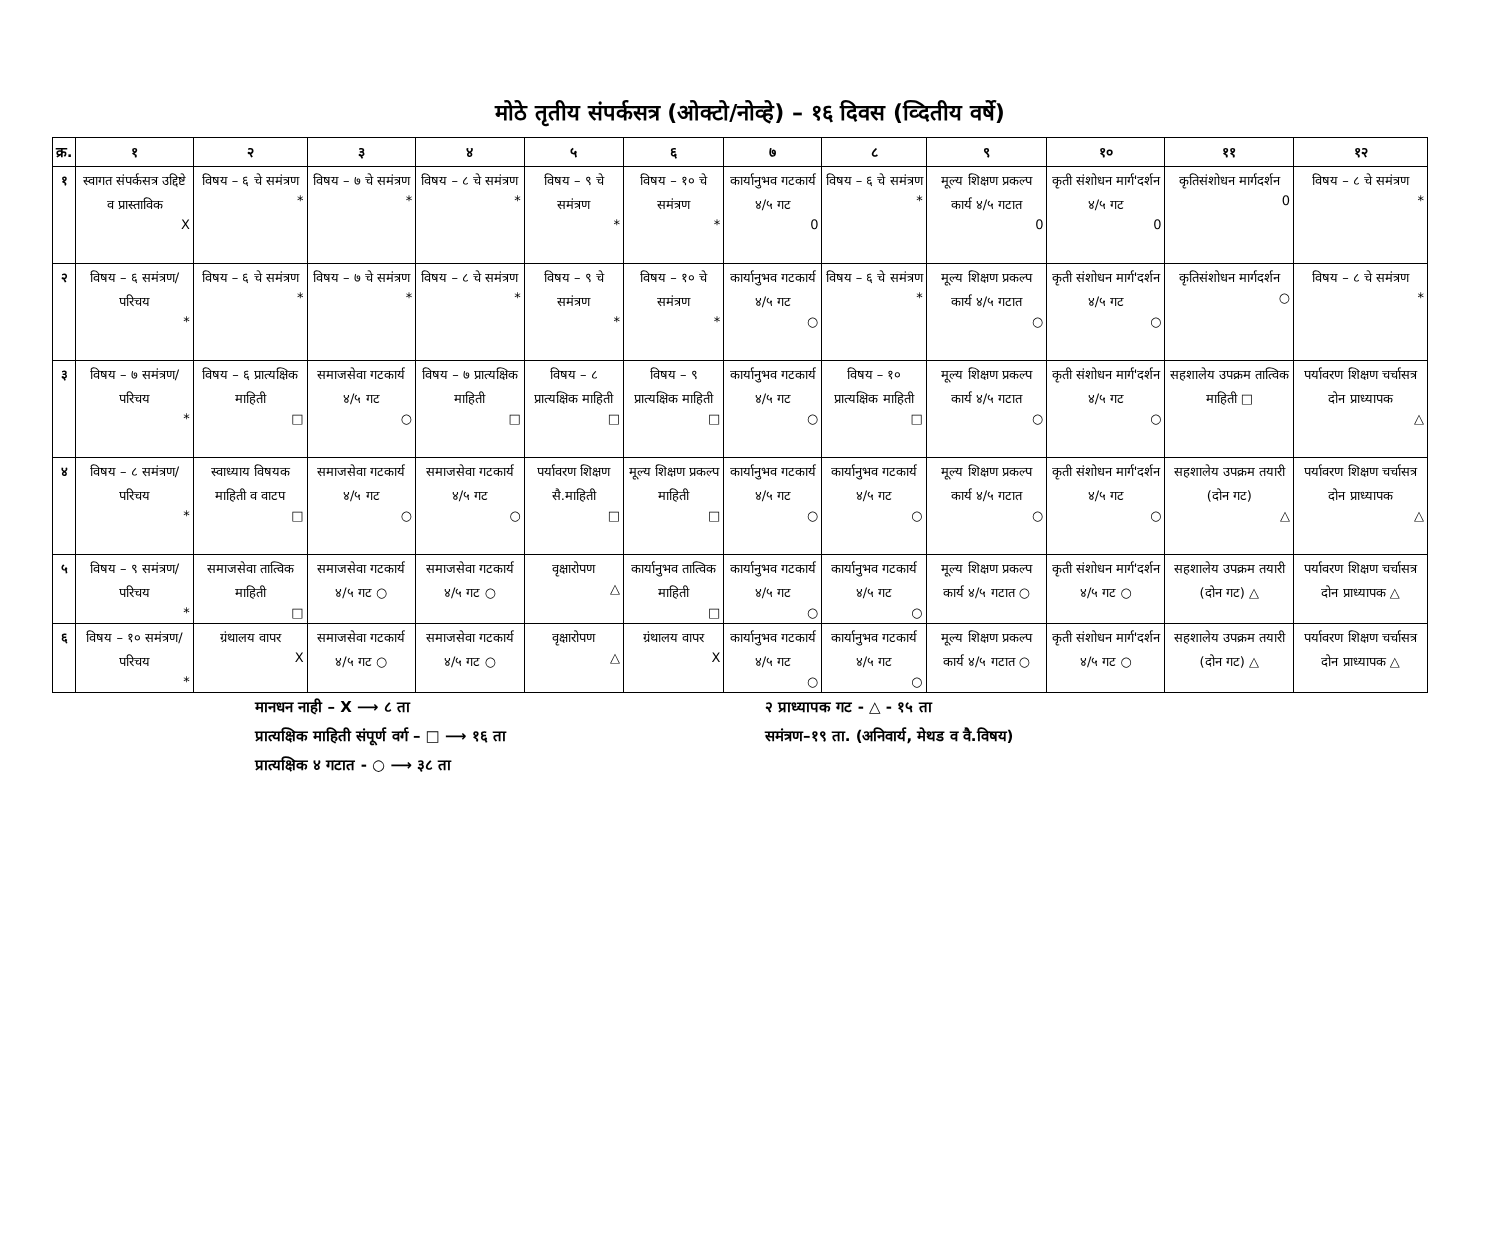मोठे तृतीय संपर्कसत्र (ओक्टो/नोव्हे) – १६ दिवस (व्दितीय वर्षे)
| क्र. | १ | २ | ३ | ४ | ५ | ६ | ७ | ८ | ९ | १० | ११ | १२ |
| --- | --- | --- | --- | --- | --- | --- | --- | --- | --- | --- | --- | --- |
| १ | स्वागत संपर्कसत्र उद्दिष्टे व प्रास्ताविक X | विषय – ६ चे समंत्रण * | विषय – ७ चे समंत्रण * | विषय – ८ चे समंत्रण * | विषय – ९ चे समंत्रण * | विषय – १० चे समंत्रण * | कार्यानुभव गटकार्य ४/५ गट 0 | विषय – ६ चे समंत्रण * | मूल्य शिक्षण प्रकल्प कार्य ४/५ गटात 0 | कृती संशोधन मार्ग'दर्शन ४/५ गट 0 | कृतिसंशोधन मार्गदर्शन 0 | विषय – ८ चे समंत्रण * |
| २ | विषय – ६ समंत्रण/परिचय * | विषय – ६ चे समंत्रण * | विषय – ७ चे समंत्रण * | विषय – ८ चे समंत्रण * | विषय – ९ चे समंत्रण * | विषय – १० चे समंत्रण * | कार्यानुभव गटकार्य ४/५ गट ○ | विषय – ६ चे समंत्रण * | मूल्य शिक्षण प्रकल्प कार्य ४/५ गटात ○ | कृती संशोधन मार्ग'दर्शन ४/५ गट ○ | कृतिसंशोधन मार्गदर्शन ○ | विषय – ८ चे समंत्रण * |
| ३ | विषय – ७ समंत्रण/परिचय * | विषय – ६ प्रात्यक्षिक माहिती □ | समाजसेवा गटकार्य ४/५ गट ○ | विषय – ७ प्रात्यक्षिक माहिती □ | विषय – ८ प्रात्यक्षिक माहिती □ | विषय – ९ प्रात्यक्षिक माहिती □ | कार्यानुभव गटकार्य ४/५ गट ○ | विषय – १० प्रात्यक्षिक माहिती □ | मूल्य शिक्षण प्रकल्प कार्य ४/५ गटात ○ | कृती संशोधन मार्ग'दर्शन ४/५ गट ○ | सहशालेय उपक्रम तात्विक माहिती □ | पर्यावरण शिक्षण चर्चासत्र दोन प्राध्यापक △ |
| ४ | विषय – ८ समंत्रण/परिचय * | स्वाध्याय विषयक माहिती व वाटप □ | समाजसेवा गटकार्य ४/५ गट ○ | समाजसेवा गटकार्य ४/५ गट ○ | पर्यावरण शिक्षण सै.माहिती □ | मूल्य शिक्षण प्रकल्प माहिती □ | कार्यानुभव गटकार्य ४/५ गट ○ | कार्यानुभव गटकार्य ४/५ गट ○ | मूल्य शिक्षण प्रकल्प कार्य ४/५ गटात ○ | कृती संशोधन मार्ग'दर्शन ४/५ गट ○ | सहशालेय उपक्रम तयारी (दोन गट) △ | पर्यावरण शिक्षण चर्चासत्र दोन प्राध्यापक △ |
| ५ | विषय – ९ समंत्रण/परिचय * | समाजसेवा तात्विक माहिती □ | समाजसेवा गटकार्य ४/५ गट ○ | समाजसेवा गटकार्य ४/५ गट ○ | वृक्षारोपण △ | कार्यानुभव तात्विक माहिती □ | कार्यानुभव गटकार्य ४/५ गट ○ | कार्यानुभव गटकार्य ४/५ गट ○ | मूल्य शिक्षण प्रकल्प कार्य ४/५ गटात ○ | कृती संशोधन मार्ग'दर्शन ४/५ गट ○ | सहशालेय उपक्रम तयारी (दोन गट) △ | पर्यावरण शिक्षण चर्चासत्र दोन प्राध्यापक △ |
| ६ | विषय – १० समंत्रण/परिचय * | ग्रंथालय वापर X | समाजसेवा गटकार्य ४/५ गट ○ | समाजसेवा गटकार्य ४/५ गट ○ | वृक्षारोपण △ | ग्रंथालय वापर X | कार्यानुभव गटकार्य ४/५ गट ○ | कार्यानुभव गटकार्य ४/५ गट ○ | मूल्य शिक्षण प्रकल्प कार्य ४/५ गटात ○ | कृती संशोधन मार्ग'दर्शन ४/५ गट ○ | सहशालेय उपक्रम तयारी (दोन गट) △ | पर्यावरण शिक्षण चर्चासत्र दोन प्राध्यापक △ |
मानधन नाही – X ⟶ ८ ता
प्रात्यक्षिक माहिती संपूर्ण वर्ग – □ ⟶ १६ ता
प्रात्यक्षिक ४ गटात - ○ ⟶ ३८ ता
२ प्राध्यापक गट - △ - १५ ता
समंत्रण–१९ ता. (अनिवार्य, मेथड व वै.विषय)